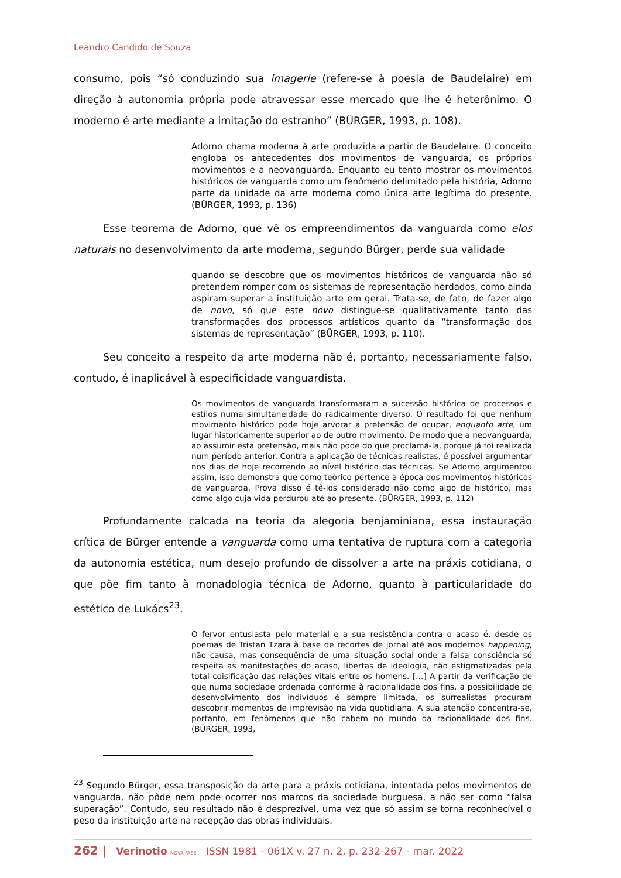Leandro Candido de Souza
consumo, pois “só conduzindo sua imagerie (refere-se à poesia de Baudelaire) em direção à autonomia própria pode atravessar esse mercado que lhe é heterônimo. O moderno é arte mediante a imitação do estranho” (BÜRGER, 1993, p. 108).
Adorno chama moderna à arte produzida a partir de Baudelaire. O conceito engloba os antecedentes dos movimentos de vanguarda, os próprios movimentos e a neovanguarda. Enquanto eu tento mostrar os movimentos históricos de vanguarda como um fenômeno delimitado pela história, Adorno parte da unidade da arte moderna como única arte legítima do presente. (BÜRGER, 1993, p. 136)
Esse teorema de Adorno, que vê os empreendimentos da vanguarda como elos naturais no desenvolvimento da arte moderna, segundo Bürger, perde sua validade
quando se descobre que os movimentos históricos de vanguarda não só pretendem romper com os sistemas de representação herdados, como ainda aspiram superar a instituição arte em geral. Trata-se, de fato, de fazer algo de novo, só que este novo distingue-se qualitativamente tanto das transformações dos processos artísticos quanto da “transformação dos sistemas de representação” (BÜRGER, 1993, p. 110).
Seu conceito a respeito da arte moderna não é, portanto, necessariamente falso, contudo, é inaplicável à especificidade vanguardista.
Os movimentos de vanguarda transformaram a sucessão histórica de processos e estilos numa simultaneidade do radicalmente diverso. O resultado foi que nenhum movimento histórico pode hoje arvorar a pretensão de ocupar, enquanto arte, um lugar historicamente superior ao de outro movimento. De modo que a neovanguarda, ao assumir esta pretensão, mais não pode do que proclamá-la, porque já foi realizada num período anterior. Contra a aplicação de técnicas realistas, é possível argumentar nos dias de hoje recorrendo ao nível histórico das técnicas. Se Adorno argumentou assim, isso demonstra que como teórico pertence à época dos movimentos históricos de vanguarda. Prova disso é tê-los considerado não como algo de histórico, mas como algo cuja vida perdurou até ao presente. (BÜRGER, 1993, p. 112)
Profundamente calcada na teoria da alegoria benjaminiana, essa instauração crítica de Bürger entende a vanguarda como uma tentativa de ruptura com a categoria da autonomia estética, num desejo profundo de dissolver a arte na práxis cotidiana, o que põe fim tanto à monadologia técnica de Adorno, quanto à particularidade do estético de Lukács<sup>23</sup>.
O fervor entusiasta pelo material e a sua resistência contra o acaso é, desde os poemas de Tristan Tzara à base de recortes de jornal até aos modernos happening, não causa, mas consequência de uma situação social onde a falsa consciência só respeita as manifestações do acaso, libertas de ideologia, não estigmatizadas pela total coisificação das relações vitais entre os homens. […] A partir da verificação de que numa sociedade ordenada conforme à racionalidade dos fins, a possibilidade de desenvolvimento dos indivíduos é sempre limitada, os surrealistas procuram descobrir momentos de imprevisão na vida quotidiana. A sua atenção concentra-se, portanto, em fenômenos que não cabem no mundo da racionalidade dos fins. (BÜRGER, 1993,
<sup>23</sup> Segundo Bürger, essa transposição da arte para a práxis cotidiana, intentada pelos movimentos de vanguarda, não pôde nem pode ocorrer nos marcos da sociedade burguesa, a não ser como “falsa superação”. Contudo, seu resultado não é desprezível, uma vez que só assim se torna reconhecível o peso da instituição arte na recepção das obras individuais.
262 | Verinotio NOVA FASE ISSN 1981 - 061X v. 27 n. 2, p. 232-267 - mar. 2022